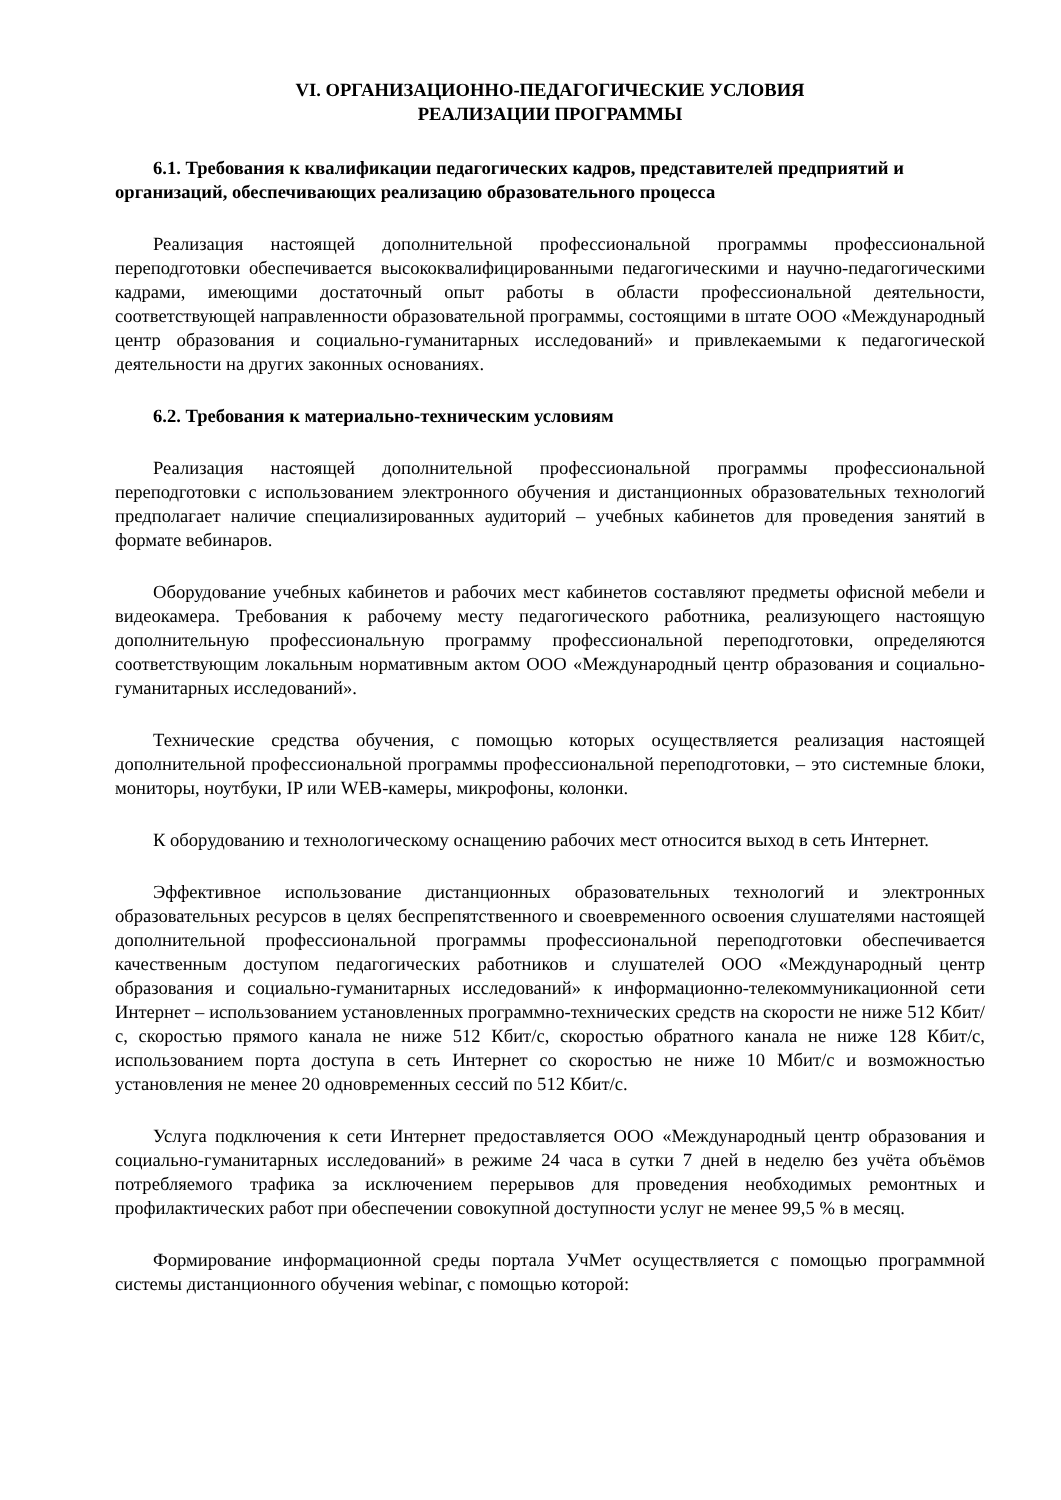VI. ОРГАНИЗАЦИОННО-ПЕДАГОГИЧЕСКИЕ УСЛОВИЯ
РЕАЛИЗАЦИИ ПРОГРАММЫ
6.1. Требования к квалификации педагогических кадров, представителей предприятий и организаций, обеспечивающих реализацию образовательного процесса
Реализация настоящей дополнительной профессиональной программы профессиональной переподготовки обеспечивается высококвалифицированными педагогическими и научно-педагогическими кадрами, имеющими достаточный опыт работы в области профессиональной деятельности, соответствующей направленности образовательной программы, состоящими в штате ООО «Международный центр образования и социально-гуманитарных исследований» и привлекаемыми к педагогической деятельности на других законных основаниях.
6.2. Требования к материально-техническим условиям
Реализация настоящей дополнительной профессиональной программы профессиональной переподготовки с использованием электронного обучения и дистанционных образовательных технологий предполагает наличие специализированных аудиторий – учебных кабинетов для проведения занятий в формате вебинаров.
Оборудование учебных кабинетов и рабочих мест кабинетов составляют предметы офисной мебели и видеокамера. Требования к рабочему месту педагогического работника, реализующего настоящую дополнительную профессиональную программу профессиональной переподготовки, определяются соответствующим локальным нормативным актом ООО «Международный центр образования и социально-гуманитарных исследований».
Технические средства обучения, с помощью которых осуществляется реализация настоящей дополнительной профессиональной программы профессиональной переподготовки, – это системные блоки, мониторы, ноутбуки, IP или WEB-камеры, микрофоны, колонки.
К оборудованию и технологическому оснащению рабочих мест относится выход в сеть Интернет.
Эффективное использование дистанционных образовательных технологий и электронных образовательных ресурсов в целях беспрепятственного и своевременного освоения слушателями настоящей дополнительной профессиональной программы профессиональной переподготовки обеспечивается качественным доступом педагогических работников и слушателей ООО «Международный центр образования и социально-гуманитарных исследований» к информационно-телекоммуникационной сети Интернет – использованием установленных программно-технических средств на скорости не ниже 512 Кбит/с, скоростью прямого канала не ниже 512 Кбит/с, скоростью обратного канала не ниже 128 Кбит/с, использованием порта доступа в сеть Интернет со скоростью не ниже 10 Мбит/с и возможностью установления не менее 20 одновременных сессий по 512 Кбит/с.
Услуга подключения к сети Интернет предоставляется ООО «Международный центр образования и социально-гуманитарных исследований» в режиме 24 часа в сутки 7 дней в неделю без учёта объёмов потребляемого трафика за исключением перерывов для проведения необходимых ремонтных и профилактических работ при обеспечении совокупной доступности услуг не менее 99,5 % в месяц.
Формирование информационной среды портала УчМет осуществляется с помощью программной системы дистанционного обучения webinar, с помощью которой: